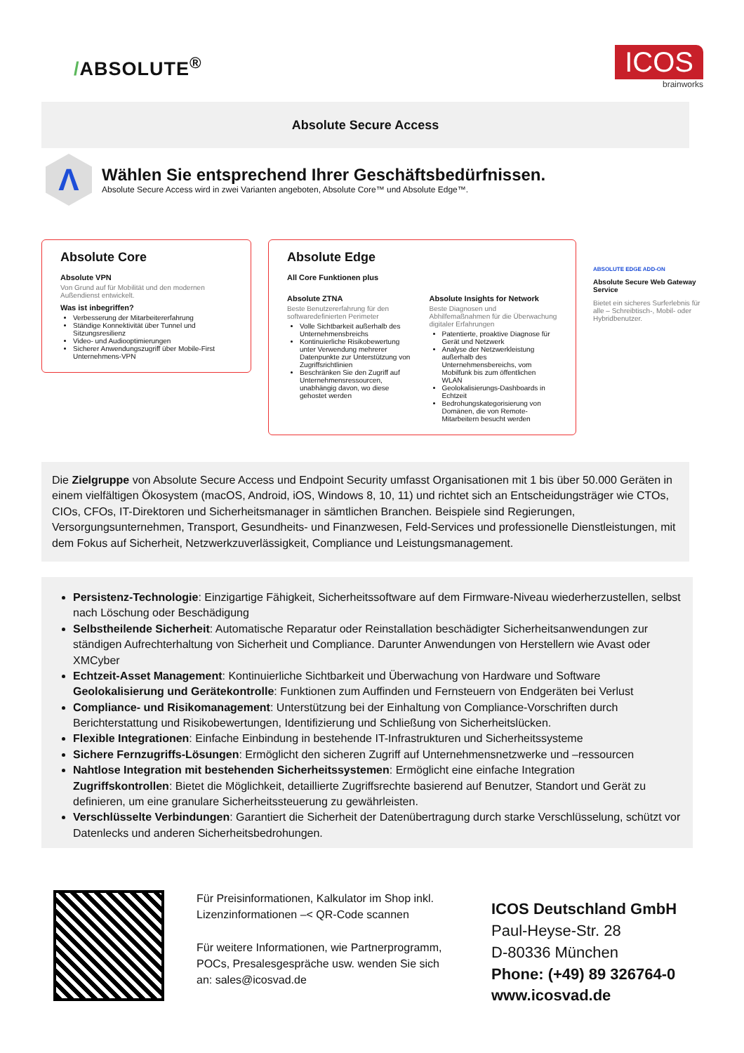/ABSOLUTE<sup>®</sup>
ICOS
brainworks
Absolute Secure Access
Λ
Wählen Sie entsprechend Ihrer Geschäftsbedürfnissen.
Absolute Secure Access wird in zwei Varianten angeboten, Absolute Core™ und Absolute Edge™.
Absolute Core
Absolute VPN
Von Grund auf für Mobilität und den modernen Außendienst entwickelt.
Was ist inbegriffen?
Verbesserung der Mitarbeitererfahrung
Ständige Konnektivität über Tunnel und Sitzungsresilienz
Video- und Audiooptimierungen
Sicherer Anwendungszugriff über Mobile-First Unternehmens-VPN
Absolute Edge
All Core Funktionen plus
Absolute ZTNA
Beste Benutzererfahrung für den softwaredefinierten Perimeter
Volle Sichtbarkeit außerhalb des Unternehmensbreichs
Kontinuierliche Risikobewertung unter Verwendung mehrerer Datenpunkte zur Unterstützung von Zugriffsrichtlinien
Beschränken Sie den Zugriff auf Unternehmensressourcen, unabhängig davon, wo diese gehostet werden
Absolute Insights for Network
Beste Diagnosen und Abhilfemaßnahmen für die Überwachung digitaler Erfahrungen
Patentierte, proaktive Diagnose für Gerät und Netzwerk
Analyse der Netzwerkleistung außerhalb des Unternehmensbereichs, vom Mobilfunk bis zum öffentlichen WLAN
Geolokalisierungs-Dashboards in Echtzeit
Bedrohungskategorisierung von Domänen, die von Remote-Mitarbeitern besucht werden
ABSOLUTE EDGE ADD-ON
Absolute Secure Web Gateway Service
Bietet ein sicheres Surferlebnis für alle – Schreibtisch-, Mobil- oder Hybridbenutzer.
Die Zielgruppe von Absolute Secure Access und Endpoint Security umfasst Organisationen mit 1 bis über 50.000 Geräten in einem vielfältigen Ökosystem (macOS, Android, iOS, Windows 8, 10, 11) und richtet sich an Entscheidungsträger wie CTOs, CIOs, CFOs, IT-Direktoren und Sicherheitsmanager in sämtlichen Branchen. Beispiele sind Regierungen, Versorgungsunternehmen, Transport, Gesundheits- und Finanzwesen, Feld-Services und professionelle Dienstleistungen, mit dem Fokus auf Sicherheit, Netzwerkzuverlässigkeit, Compliance und Leistungsmanagement.
Persistenz-Technologie: Einzigartige Fähigkeit, Sicherheitssoftware auf dem Firmware-Niveau wiederherzustellen, selbst nach Löschung oder Beschädigung
Selbstheilende Sicherheit: Automatische Reparatur oder Reinstallation beschädigter Sicherheitsanwendungen zur ständigen Aufrechterhaltung von Sicherheit und Compliance. Darunter Anwendungen von Herstellern wie Avast oder XMCyber
Echtzeit-Asset Management: Kontinuierliche Sichtbarkeit und Überwachung von Hardware und Software
Geolokalisierung und Gerätekontrolle: Funktionen zum Auffinden und Fernsteuern von Endgeräten bei Verlust
Compliance- und Risikomanagement: Unterstützung bei der Einhaltung von Compliance-Vorschriften durch Berichterstattung und Risikobewertungen, Identifizierung und Schließung von Sicherheitslücken.
Flexible Integrationen: Einfache Einbindung in bestehende IT-Infrastrukturen und Sicherheitssysteme
Sichere Fernzugriffs-Lösungen: Ermöglicht den sicheren Zugriff auf Unternehmensnetzwerke und –ressourcen
Nahtlose Integration mit bestehenden Sicherheitssystemen: Ermöglicht eine einfache Integration
Zugriffskontrollen: Bietet die Möglichkeit, detaillierte Zugriffsrechte basierend auf Benutzer, Standort und Gerät zu definieren, um eine granulare Sicherheitssteuerung zu gewährleisten.
Verschlüsselte Verbindungen: Garantiert die Sicherheit der Datenübertragung durch starke Verschlüsselung, schützt vor Datenlecks und anderen Sicherheitsbedrohungen.
Für Preisinformationen, Kalkulator im Shop inkl. Lizenzinformationen –< QR-Code scannen
Für weitere Informationen, wie Partnerprogramm, POCs, Presalesgespräche usw. wenden Sie sich an: sales@icosvad.de
ICOS Deutschland GmbH
Paul-Heyse-Str. 28
D-80336 München
Phone: (+49) 89 326764-0
www.icosvad.de